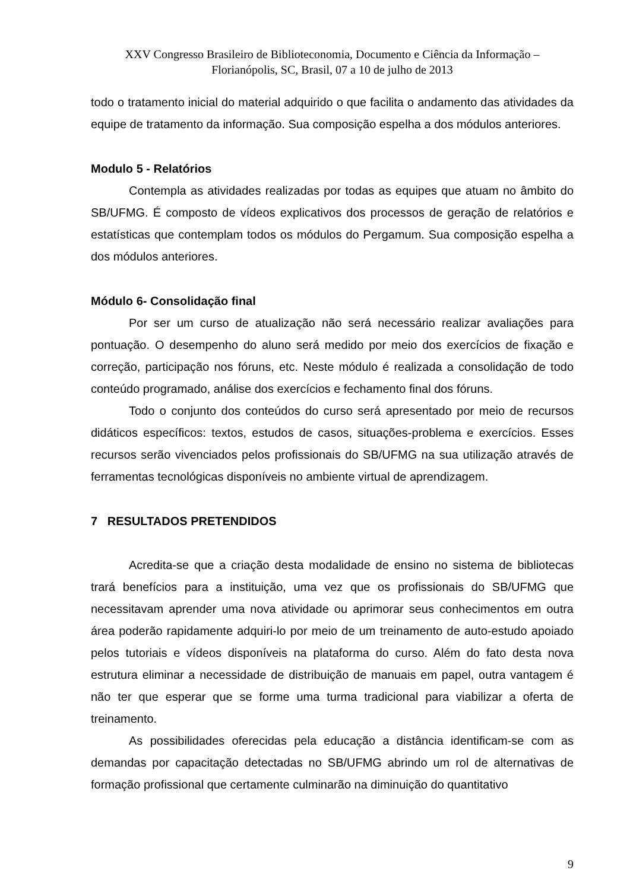XXV Congresso Brasileiro de Biblioteconomia, Documento e Ciência da Informação –
Florianópolis, SC, Brasil, 07 a 10 de julho de 2013
todo o tratamento inicial do material adquirido o que facilita o andamento das atividades da equipe de tratamento da informação. Sua composição espelha a dos módulos anteriores.
Modulo 5 - Relatórios
Contempla as atividades realizadas por todas as equipes que atuam no âmbito do SB/UFMG. É composto de vídeos explicativos dos processos de geração de relatórios e estatísticas que contemplam todos os módulos do Pergamum. Sua composição espelha a dos módulos anteriores.
Módulo 6- Consolidação final
Por ser um curso de atualização não será necessário realizar avaliações para pontuação. O desempenho do aluno será medido por meio dos exercícios de fixação e correção, participação nos fóruns, etc. Neste módulo é realizada a consolidação de todo conteúdo programado, análise dos exercícios e fechamento final dos fóruns.
Todo o conjunto dos conteúdos do curso será apresentado por meio de recursos didáticos específicos: textos, estudos de casos, situações-problema e exercícios. Esses recursos serão vivenciados pelos profissionais do SB/UFMG na sua utilização através de ferramentas tecnológicas disponíveis no ambiente virtual de aprendizagem.
7 RESULTADOS PRETENDIDOS
Acredita-se que a criação desta modalidade de ensino no sistema de bibliotecas trará benefícios para a instituição, uma vez que os profissionais do SB/UFMG que necessitavam aprender uma nova atividade ou aprimorar seus conhecimentos em outra área poderão rapidamente adquiri-lo por meio de um treinamento de auto-estudo apoiado pelos tutoriais e vídeos disponíveis na plataforma do curso. Além do fato desta nova estrutura eliminar a necessidade de distribuição de manuais em papel, outra vantagem é não ter que esperar que se forme uma turma tradicional para viabilizar a oferta de treinamento.
As possibilidades oferecidas pela educação a distância identificam-se com as demandas por capacitação detectadas no SB/UFMG abrindo um rol de alternativas de formação profissional que certamente culminarão na diminuição do quantitativo
9